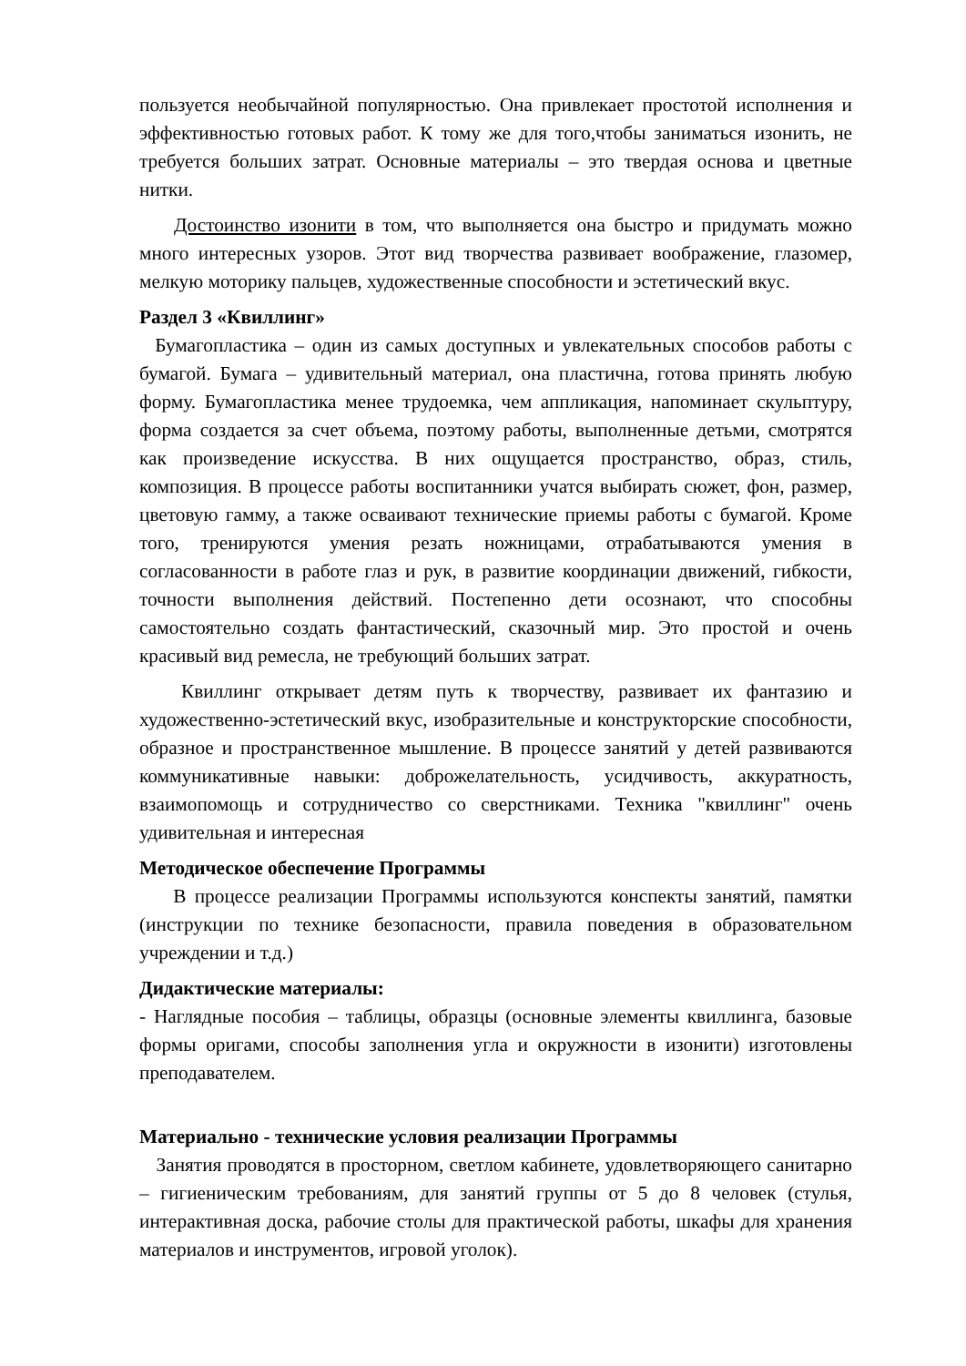пользуется необычайной популярностью. Она привлекает простотой исполнения и эффективностью готовых работ. К тому же для того,чтобы заниматься изонить, не требуется больших затрат. Основные материалы – это твердая основа и цветные нитки.
Достоинство изонити в том, что выполняется она быстро и придумать можно много интересных узоров. Этот вид творчества развивает воображение, глазомер, мелкую моторику пальцев, художественные способности и эстетический вкус.
Раздел 3 «Квиллинг»
Бумагопластика – один из самых доступных и увлекательных способов работы с бумагой. Бумага – удивительный материал, она пластична, готова принять любую форму. Бумагопластика менее трудоемка, чем аппликация, напоминает скульптуру, форма создается за счет объема, поэтому работы, выполненные детьми, смотрятся как произведение искусства. В них ощущается пространство, образ, стиль, композиция. В процессе работы воспитанники учатся выбирать сюжет, фон, размер, цветовую гамму, а также осваивают технические приемы работы с бумагой. Кроме того, тренируются умения резать ножницами, отрабатываются умения в согласованности в работе глаз и рук, в развитие координации движений, гибкости, точности выполнения действий. Постепенно дети осознают, что способны самостоятельно создать фантастический, сказочный мир. Это простой и очень красивый вид ремесла, не требующий больших затрат.
Квиллинг открывает детям путь к творчеству, развивает их фантазию и художественно-эстетический вкус, изобразительные и конструкторские способности, образное и пространственное мышление. В процессе занятий у детей развиваются коммуникативные навыки: доброжелательность, усидчивость, аккуратность, взаимопомощь и сотрудничество со сверстниками. Техника "квиллинг" очень удивительная и интересная
Методическое обеспечение Программы
В процессе реализации Программы используются конспекты занятий, памятки (инструкции по технике безопасности, правила поведения в образовательном учреждении и т.д.)
Дидактические материалы:
- Наглядные пособия – таблицы, образцы (основные элементы квиллинга, базовые формы оригами, способы заполнения угла и окружности в изонити) изготовлены преподавателем.
Материально - технические условия реализации Программы
Занятия проводятся в просторном, светлом кабинете, удовлетворяющего санитарно – гигиеническим требованиям, для занятий группы от 5 до 8 человек (стулья, интерактивная доска, рабочие столы для практической работы, шкафы для хранения материалов и инструментов, игровой уголок).